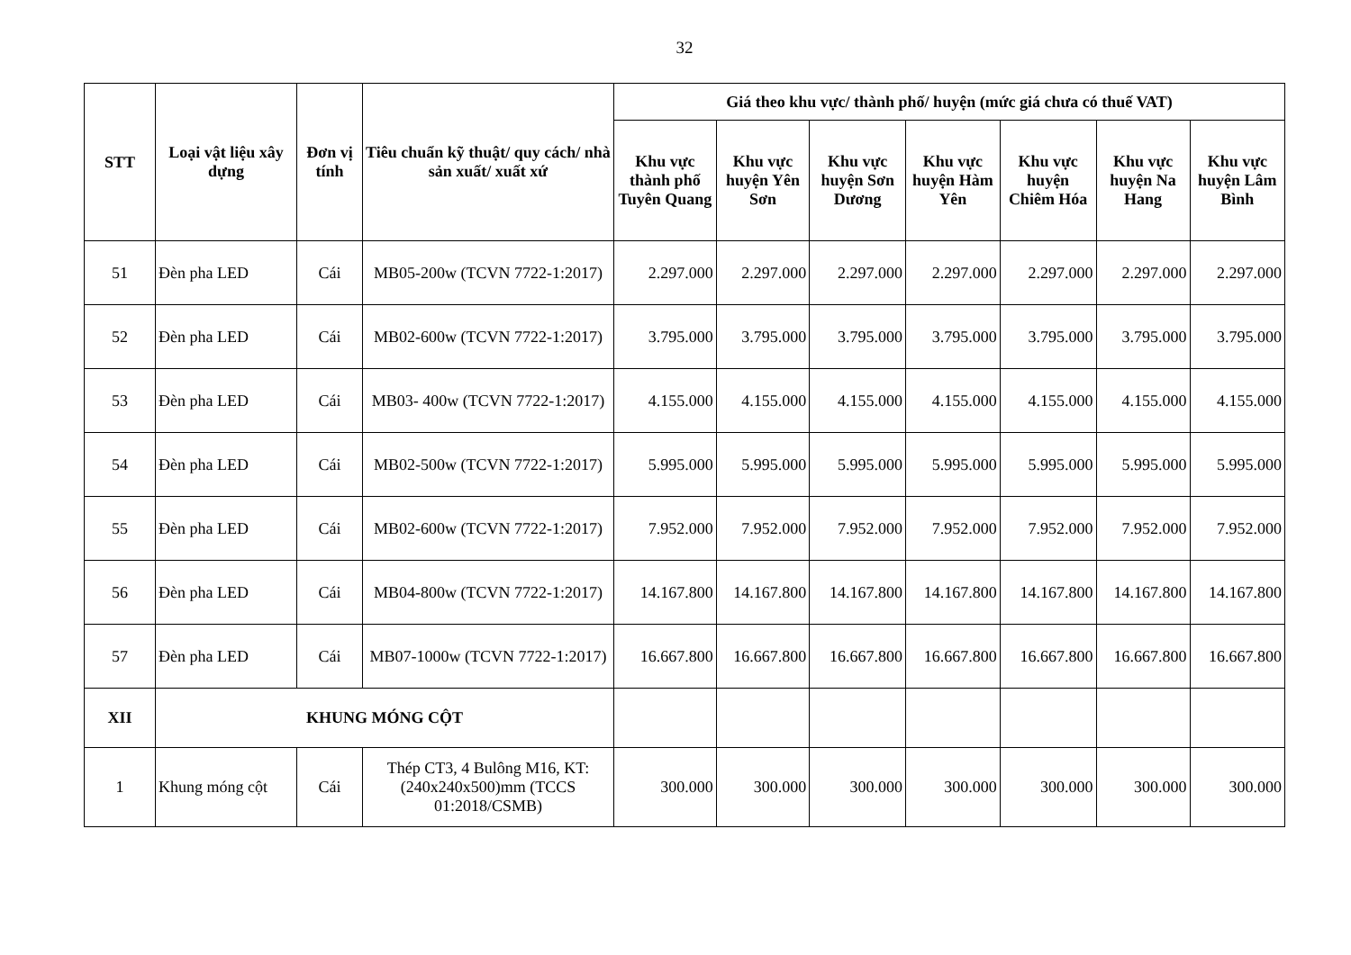32
| STT | Loại vật liệu xây dựng | Đơn vị tính | Tiêu chuẩn kỹ thuật/ quy cách/ nhà sản xuất/ xuất xứ | Giá theo khu vực/ thành phố/ huyện (mức giá chưa có thuế VAT) | | | | | | |
| --- | --- | --- | --- | --- | --- | --- | --- | --- | --- | --- |
| | | | | Khu vực thành phố Tuyên Quang | Khu vực huyện Yên Sơn | Khu vực huyện Sơn Dương | Khu vực huyện Hàm Yên | Khu vực huyện Chiêm Hóa | Khu vực huyện Na Hang | Khu vực huyện Lâm Bình |
| 51 | Đèn pha LED | Cái | MB05-200w (TCVN 7722-1:2017) | 2.297.000 | 2.297.000 | 2.297.000 | 2.297.000 | 2.297.000 | 2.297.000 | 2.297.000 |
| 52 | Đèn pha LED | Cái | MB02-600w (TCVN 7722-1:2017) | 3.795.000 | 3.795.000 | 3.795.000 | 3.795.000 | 3.795.000 | 3.795.000 | 3.795.000 |
| 53 | Đèn pha LED | Cái | MB03- 400w (TCVN 7722-1:2017) | 4.155.000 | 4.155.000 | 4.155.000 | 4.155.000 | 4.155.000 | 4.155.000 | 4.155.000 |
| 54 | Đèn pha LED | Cái | MB02-500w (TCVN 7722-1:2017) | 5.995.000 | 5.995.000 | 5.995.000 | 5.995.000 | 5.995.000 | 5.995.000 | 5.995.000 |
| 55 | Đèn pha LED | Cái | MB02-600w (TCVN 7722-1:2017) | 7.952.000 | 7.952.000 | 7.952.000 | 7.952.000 | 7.952.000 | 7.952.000 | 7.952.000 |
| 56 | Đèn pha LED | Cái | MB04-800w (TCVN 7722-1:2017) | 14.167.800 | 14.167.800 | 14.167.800 | 14.167.800 | 14.167.800 | 14.167.800 | 14.167.800 |
| 57 | Đèn pha LED | Cái | MB07-1000w (TCVN 7722-1:2017) | 16.667.800 | 16.667.800 | 16.667.800 | 16.667.800 | 16.667.800 | 16.667.800 | 16.667.800 |
| XII | KHUNG MÓNG CỘT | | | | | | | | | |
| 1 | Khung móng cột | Cái | Thép CT3, 4 Bulông M16, KT: (240x240x500)mm (TCCS 01:2018/CSMB) | 300.000 | 300.000 | 300.000 | 300.000 | 300.000 | 300.000 | 300.000 |